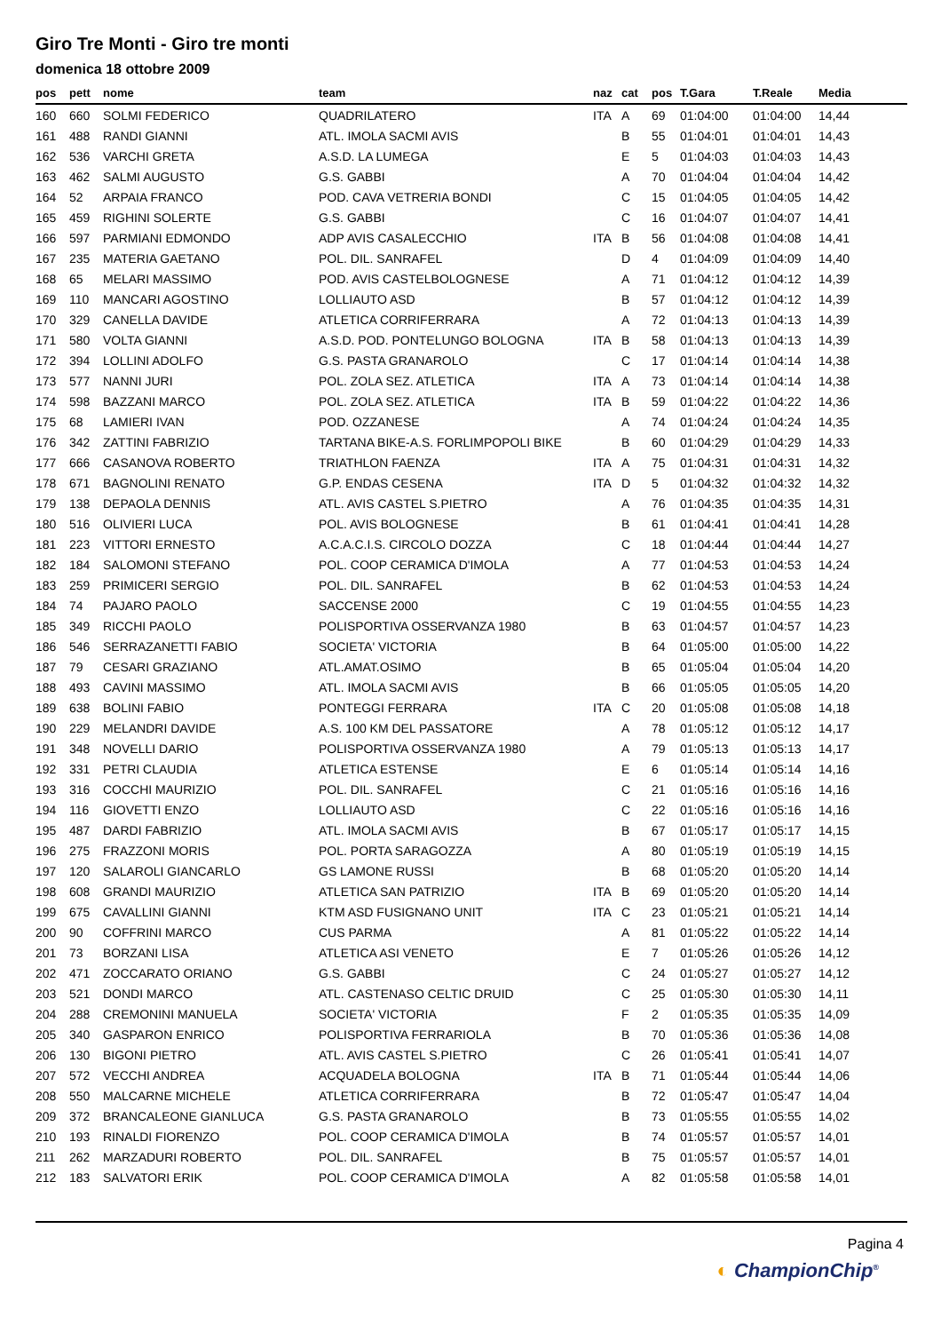Giro Tre Monti - Giro tre monti
domenica 18 ottobre 2009
| pos | pett | nome | team | naz | cat | pos | T.Gara | T.Reale | Media |
| --- | --- | --- | --- | --- | --- | --- | --- | --- | --- |
| 160 | 660 | SOLMI FEDERICO | QUADRILATERO | ITA | A | 69 | 01:04:00 | 01:04:00 | 14,44 |
| 161 | 488 | RANDI GIANNI | ATL. IMOLA SACMI AVIS | | B | 55 | 01:04:01 | 01:04:01 | 14,43 |
| 162 | 536 | VARCHI GRETA | A.S.D. LA LUMEGA | | E | 5 | 01:04:03 | 01:04:03 | 14,43 |
| 163 | 462 | SALMI AUGUSTO | G.S. GABBI | | A | 70 | 01:04:04 | 01:04:04 | 14,42 |
| 164 | 52 | ARPAIA FRANCO | POD. CAVA VETRERIA BONDI | | C | 15 | 01:04:05 | 01:04:05 | 14,42 |
| 165 | 459 | RIGHINI SOLERTE | G.S. GABBI | | C | 16 | 01:04:07 | 01:04:07 | 14,41 |
| 166 | 597 | PARMIANI EDMONDO | ADP AVIS CASALECCHIO | ITA | B | 56 | 01:04:08 | 01:04:08 | 14,41 |
| 167 | 235 | MATERIA GAETANO | POL. DIL. SANRAFEL | | D | 4 | 01:04:09 | 01:04:09 | 14,40 |
| 168 | 65 | MELARI MASSIMO | POD. AVIS CASTELBOLOGNESE | | A | 71 | 01:04:12 | 01:04:12 | 14,39 |
| 169 | 110 | MANCARI AGOSTINO | LOLLIAUTO ASD | | B | 57 | 01:04:12 | 01:04:12 | 14,39 |
| 170 | 329 | CANELLA DAVIDE | ATLETICA CORRIFERRARA | | A | 72 | 01:04:13 | 01:04:13 | 14,39 |
| 171 | 580 | VOLTA GIANNI | A.S.D. POD. PONTELUNGO BOLOGNA | ITA | B | 58 | 01:04:13 | 01:04:13 | 14,39 |
| 172 | 394 | LOLLINI ADOLFO | G.S. PASTA GRANAROLO | | C | 17 | 01:04:14 | 01:04:14 | 14,38 |
| 173 | 577 | NANNI JURI | POL. ZOLA SEZ. ATLETICA | ITA | A | 73 | 01:04:14 | 01:04:14 | 14,38 |
| 174 | 598 | BAZZANI MARCO | POL. ZOLA SEZ. ATLETICA | ITA | B | 59 | 01:04:22 | 01:04:22 | 14,36 |
| 175 | 68 | LAMIERI IVAN | POD. OZZANESE | | A | 74 | 01:04:24 | 01:04:24 | 14,35 |
| 176 | 342 | ZATTINI FABRIZIO | TARTANA BIKE-A.S. FORLIMPOPOLI BIKE | | B | 60 | 01:04:29 | 01:04:29 | 14,33 |
| 177 | 666 | CASANOVA ROBERTO | TRIATHLON FAENZA | ITA | A | 75 | 01:04:31 | 01:04:31 | 14,32 |
| 178 | 671 | BAGNOLINI RENATO | G.P. ENDAS CESENA | ITA | D | 5 | 01:04:32 | 01:04:32 | 14,32 |
| 179 | 138 | DEPAOLA DENNIS | ATL. AVIS CASTEL S.PIETRO | | A | 76 | 01:04:35 | 01:04:35 | 14,31 |
| 180 | 516 | OLIVIERI LUCA | POL. AVIS BOLOGNESE | | B | 61 | 01:04:41 | 01:04:41 | 14,28 |
| 181 | 223 | VITTORI ERNESTO | A.C.A.C.I.S. CIRCOLO DOZZA | | C | 18 | 01:04:44 | 01:04:44 | 14,27 |
| 182 | 184 | SALOMONI STEFANO | POL. COOP CERAMICA D'IMOLA | | A | 77 | 01:04:53 | 01:04:53 | 14,24 |
| 183 | 259 | PRIMICERI SERGIO | POL. DIL. SANRAFEL | | B | 62 | 01:04:53 | 01:04:53 | 14,24 |
| 184 | 74 | PAJARO PAOLO | SACCENSE 2000 | | C | 19 | 01:04:55 | 01:04:55 | 14,23 |
| 185 | 349 | RICCHI PAOLO | POLISPORTIVA OSSERVANZA 1980 | | B | 63 | 01:04:57 | 01:04:57 | 14,23 |
| 186 | 546 | SERRAZANETTI FABIO | SOCIETA' VICTORIA | | B | 64 | 01:05:00 | 01:05:00 | 14,22 |
| 187 | 79 | CESARI GRAZIANO | ATL.AMAT.OSIMO | | B | 65 | 01:05:04 | 01:05:04 | 14,20 |
| 188 | 493 | CAVINI MASSIMO | ATL. IMOLA SACMI AVIS | | B | 66 | 01:05:05 | 01:05:05 | 14,20 |
| 189 | 638 | BOLINI FABIO | PONTEGGI FERRARA | ITA | C | 20 | 01:05:08 | 01:05:08 | 14,18 |
| 190 | 229 | MELANDRI DAVIDE | A.S. 100 KM DEL PASSATORE | | A | 78 | 01:05:12 | 01:05:12 | 14,17 |
| 191 | 348 | NOVELLI DARIO | POLISPORTIVA OSSERVANZA 1980 | | A | 79 | 01:05:13 | 01:05:13 | 14,17 |
| 192 | 331 | PETRI CLAUDIA | ATLETICA ESTENSE | | E | 6 | 01:05:14 | 01:05:14 | 14,16 |
| 193 | 316 | COCCHI MAURIZIO | POL. DIL. SANRAFEL | | C | 21 | 01:05:16 | 01:05:16 | 14,16 |
| 194 | 116 | GIOVETTI ENZO | LOLLIAUTO ASD | | C | 22 | 01:05:16 | 01:05:16 | 14,16 |
| 195 | 487 | DARDI FABRIZIO | ATL. IMOLA SACMI AVIS | | B | 67 | 01:05:17 | 01:05:17 | 14,15 |
| 196 | 275 | FRAZZONI MORIS | POL. PORTA SARAGOZZA | | A | 80 | 01:05:19 | 01:05:19 | 14,15 |
| 197 | 120 | SALAROLI GIANCARLO | GS LAMONE RUSSI | | B | 68 | 01:05:20 | 01:05:20 | 14,14 |
| 198 | 608 | GRANDI MAURIZIO | ATLETICA SAN PATRIZIO | ITA | B | 69 | 01:05:20 | 01:05:20 | 14,14 |
| 199 | 675 | CAVALLINI GIANNI | KTM ASD FUSIGNANO UNIT | ITA | C | 23 | 01:05:21 | 01:05:21 | 14,14 |
| 200 | 90 | COFFRINI MARCO | CUS PARMA | | A | 81 | 01:05:22 | 01:05:22 | 14,14 |
| 201 | 73 | BORZANI LISA | ATLETICA ASI VENETO | | E | 7 | 01:05:26 | 01:05:26 | 14,12 |
| 202 | 471 | ZOCCARATO ORIANO | G.S. GABBI | | C | 24 | 01:05:27 | 01:05:27 | 14,12 |
| 203 | 521 | DONDI MARCO | ATL. CASTENASO CELTIC DRUID | | C | 25 | 01:05:30 | 01:05:30 | 14,11 |
| 204 | 288 | CREMONINI MANUELA | SOCIETA' VICTORIA | | F | 2 | 01:05:35 | 01:05:35 | 14,09 |
| 205 | 340 | GASPARON ENRICO | POLISPORTIVA FERRARIOLA | | B | 70 | 01:05:36 | 01:05:36 | 14,08 |
| 206 | 130 | BIGONI PIETRO | ATL. AVIS CASTEL S.PIETRO | | C | 26 | 01:05:41 | 01:05:41 | 14,07 |
| 207 | 572 | VECCHI ANDREA | ACQUADELA BOLOGNA | ITA | B | 71 | 01:05:44 | 01:05:44 | 14,06 |
| 208 | 550 | MALCARNE MICHELE | ATLETICA CORRIFERRARA | | B | 72 | 01:05:47 | 01:05:47 | 14,04 |
| 209 | 372 | BRANCALEONE GIANLUCA | G.S. PASTA GRANAROLO | | B | 73 | 01:05:55 | 01:05:55 | 14,02 |
| 210 | 193 | RINALDI FIORENZO | POL. COOP CERAMICA D'IMOLA | | B | 74 | 01:05:57 | 01:05:57 | 14,01 |
| 211 | 262 | MARZADURI ROBERTO | POL. DIL. SANRAFEL | | B | 75 | 01:05:57 | 01:05:57 | 14,01 |
| 212 | 183 | SALVATORI ERIK | POL. COOP CERAMICA D'IMOLA | | A | 82 | 01:05:58 | 01:05:58 | 14,01 |
Pagina 4
◐ ChampionChip<sup>®</sup>